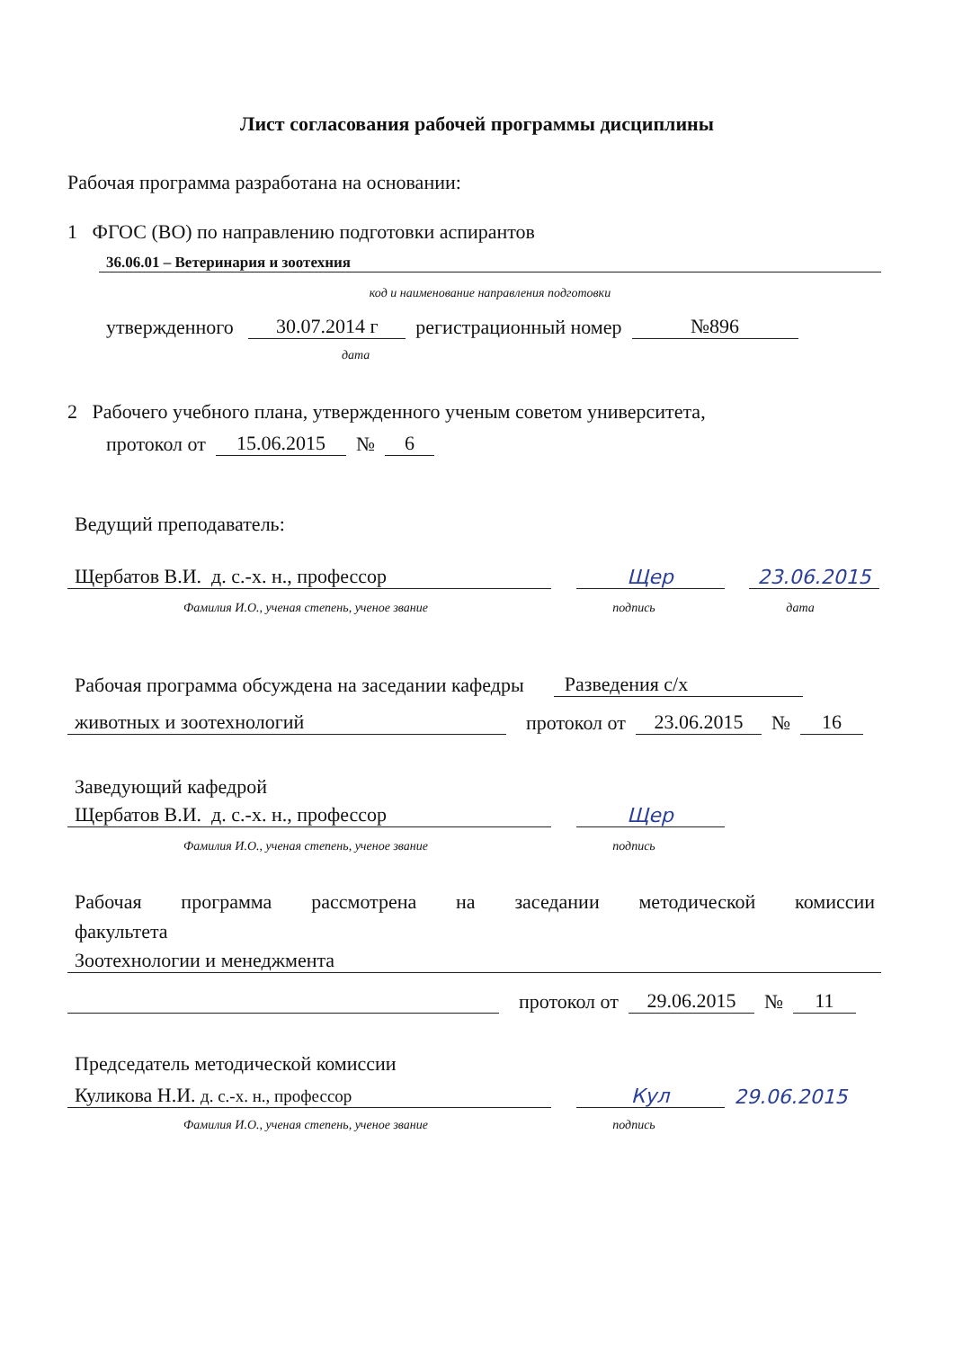Лист согласования рабочей программы дисциплины
Рабочая программа разработана на основании:
1 ФГОС (ВО) по направлению подготовки аспирантов
36.06.01 – Ветеринария и зоотехния
код и наименование направления подготовки
утвержденного 30.07.2014 г регистрационный номер №896
дата
2 Рабочего учебного плана, утвержденного ученым советом университета,
протокол от 15.06.2015 № 6
Ведущий преподаватель:
Щербатов В.И. д. с.-х. н., профессор Щер 23.06.2015
Фамилия И.О., ученая степень, ученое звание подпись дата
Рабочая программа обсуждена на заседании кафедры Разведения с/х
животных и зоотехнологий протокол от 23.06.2015 № 16
Заведующий кафедрой
Щербатов В.И. д. с.-х. н., профессор Щер
Фамилия И.О., ученая степень, ученое звание подпись
Рабочая программа рассмотрена на заседании методической комиссии
факультета
Зоотехнологии и менеджмента
протокол от 29.06.2015 № 11
Председатель методической комиссии
Куликова Н.И. д. с.-х. н., профессор Кул 29.06.2015
Фамилия И.О., ученая степень, ученое звание подпись